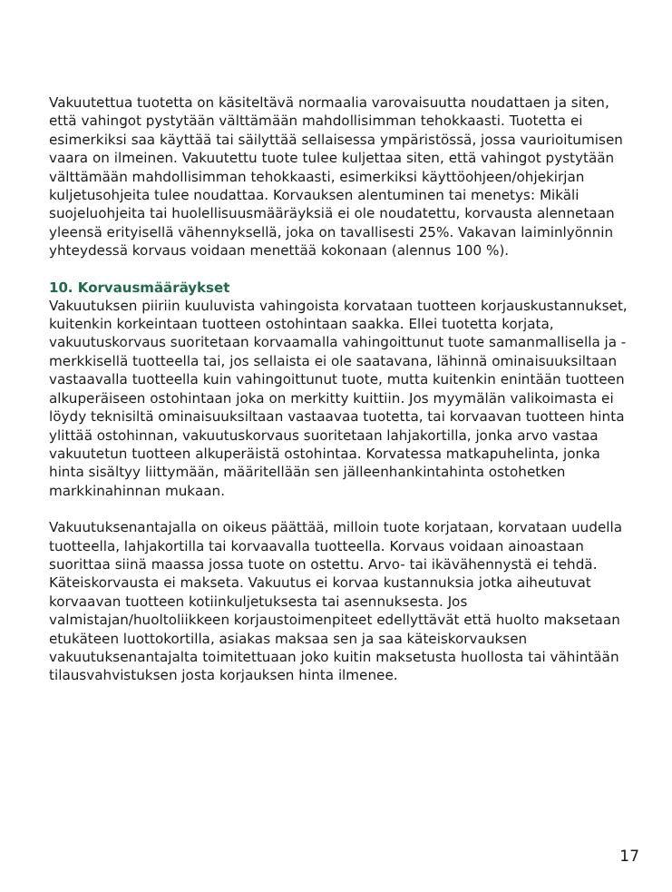Vakuutettua tuotetta on käsiteltävä normaalia varovaisuutta noudattaen ja siten, että vahingot pystytään välttämään mahdollisimman tehokkaasti. Tuotetta ei esimerkiksi saa käyttää tai säilyttää sellaisessa ympäristössä, jossa vaurioitumisen vaara on ilmeinen. Vakuutettu tuote tulee kuljettaa siten, että vahingot pystytään välttämään mahdollisimman tehokkaasti, esimerkiksi käyttöohjeen/ohjekirjan kuljetusohjeita tulee noudattaa. Korvauksen alentuminen tai menetys: Mikäli suojeluohjeita tai huolellisuusmääräyksiä ei ole noudatettu, korvausta alennetaan yleensä erityisellä vähennyksellä, joka on tavallisesti 25%. Vakavan laiminlyönnin yhteydessä korvaus voidaan menettää kokonaan (alennus 100 %).
10. Korvausmääräykset
Vakuutuksen piiriin kuuluvista vahingoista korvataan tuotteen korjauskustannukset, kuitenkin korkeintaan tuotteen ostohintaan saakka. Ellei tuotetta korjata, vakuutuskorvaus suoritetaan korvaamalla vahingoittunut tuote samanmallisella ja -merkkisellä tuotteella tai, jos sellaista ei ole saatavana, lähinnä ominaisuuksiltaan vastaavalla tuotteella kuin vahingoittunut tuote, mutta kuitenkin enintään tuotteen alkuperäiseen ostohintaan joka on merkitty kuittiin. Jos myymälän valikoimasta ei löydy teknisiltä ominaisuuksiltaan vastaavaa tuotetta, tai korvaavan tuotteen hinta ylittää ostohinnan, vakuutuskorvaus suoritetaan lahjakortilla, jonka arvo vastaa vakuutetun tuotteen alkuperäistä ostohintaa. Korvatessa matkapuhelinta, jonka hinta sisältyy liittymään, määritellään sen jälleenhankintahinta ostohetken markkinahinnan mukaan.
Vakuutuksenantajalla on oikeus päättää, milloin tuote korjataan, korvataan uudella tuotteella, lahjakortilla tai korvaavalla tuotteella. Korvaus voidaan ainoastaan suorittaa siinä maassa jossa tuote on ostettu. Arvo- tai ikävähennystä ei tehdä. Käteiskorvausta ei makseta. Vakuutus ei korvaa kustannuksia jotka aiheutuvat korvaavan tuotteen kotiinkuljetuksesta tai asennuksesta. Jos valmistajan/huoltoliikkeen korjaustoimenpiteet edellyttävät että huolto maksetaan etukäteen luottokortilla, asiakas maksaa sen ja saa käteiskorvauksen vakuutuksenantajalta toimitettuaan joko kuitin maksetusta huollosta tai vähintään tilausvahvistuksen josta korjauksen hinta ilmenee.
17